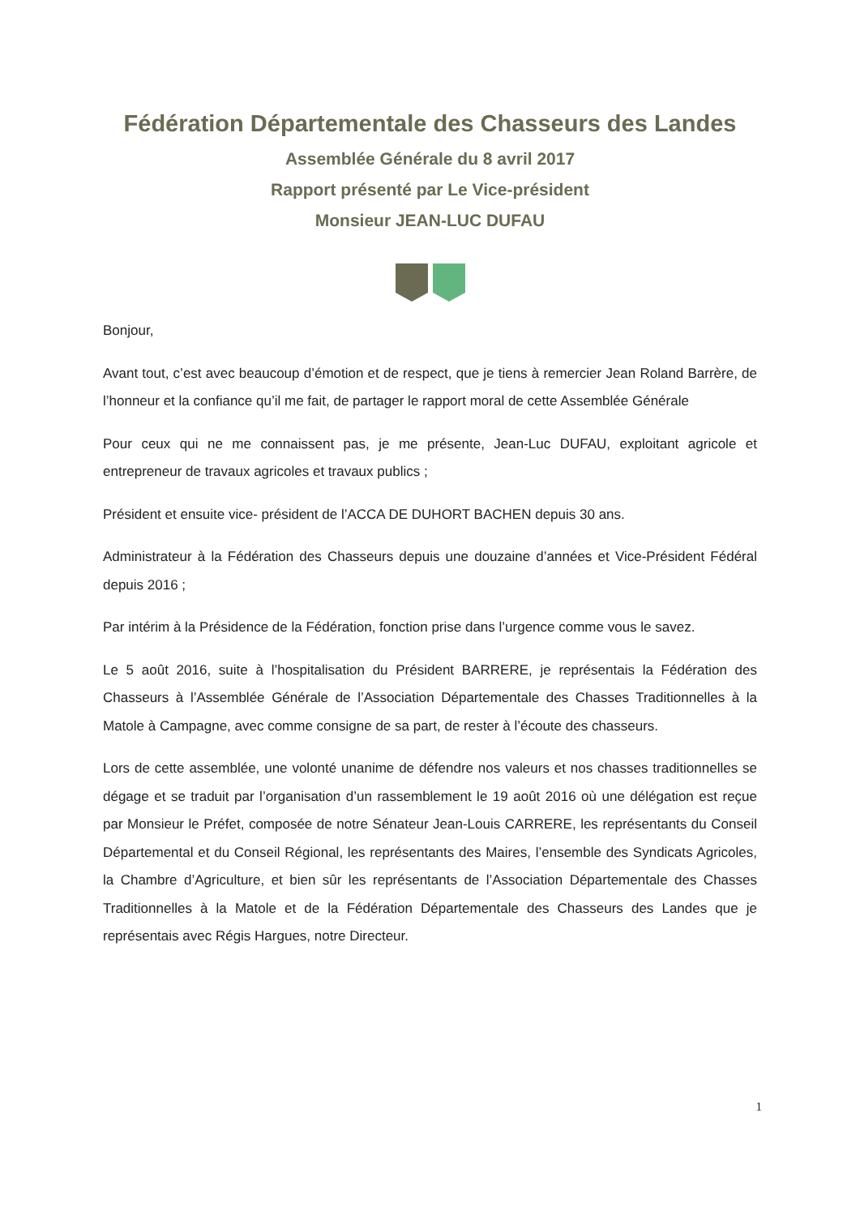Fédération Départementale des Chasseurs des Landes
Assemblée Générale du 8 avril 2017
Rapport présenté par Le Vice-président
Monsieur JEAN-LUC DUFAU
Bonjour,
Avant tout, c’est avec beaucoup d’émotion et de respect, que je tiens à remercier Jean Roland Barrère, de l’honneur et la confiance qu’il me fait, de partager le rapport moral de cette Assemblée Générale
Pour ceux qui ne me connaissent pas, je me présente, Jean-Luc DUFAU, exploitant agricole et entrepreneur de travaux agricoles et travaux publics ;
Président et ensuite vice- président de l’ACCA DE DUHORT BACHEN depuis 30 ans.
Administrateur à la Fédération des Chasseurs depuis une douzaine d’années et Vice-Président Fédéral depuis 2016 ;
Par intérim à la Présidence de la Fédération, fonction prise dans l’urgence comme vous le savez.
Le 5 août 2016, suite à l’hospitalisation du Président BARRERE, je représentais la Fédération des Chasseurs à l’Assemblée Générale de l’Association Départementale des Chasses Traditionnelles à la Matole à Campagne, avec comme consigne de sa part, de rester à l’écoute des chasseurs.
Lors de cette assemblée, une volonté unanime de défendre nos valeurs et nos chasses traditionnelles se dégage et se traduit par l’organisation d’un rassemblement le 19 août 2016 où une délégation est reçue par Monsieur le Préfet, composée de notre Sénateur Jean-Louis CARRERE, les représentants du Conseil Départemental et du Conseil Régional, les représentants des Maires, l’ensemble des Syndicats Agricoles, la Chambre d’Agriculture, et bien sûr les représentants de l’Association Départementale des Chasses Traditionnelles à la Matole et de la Fédération Départementale des Chasseurs des Landes que je représentais avec Régis Hargues, notre Directeur.
1